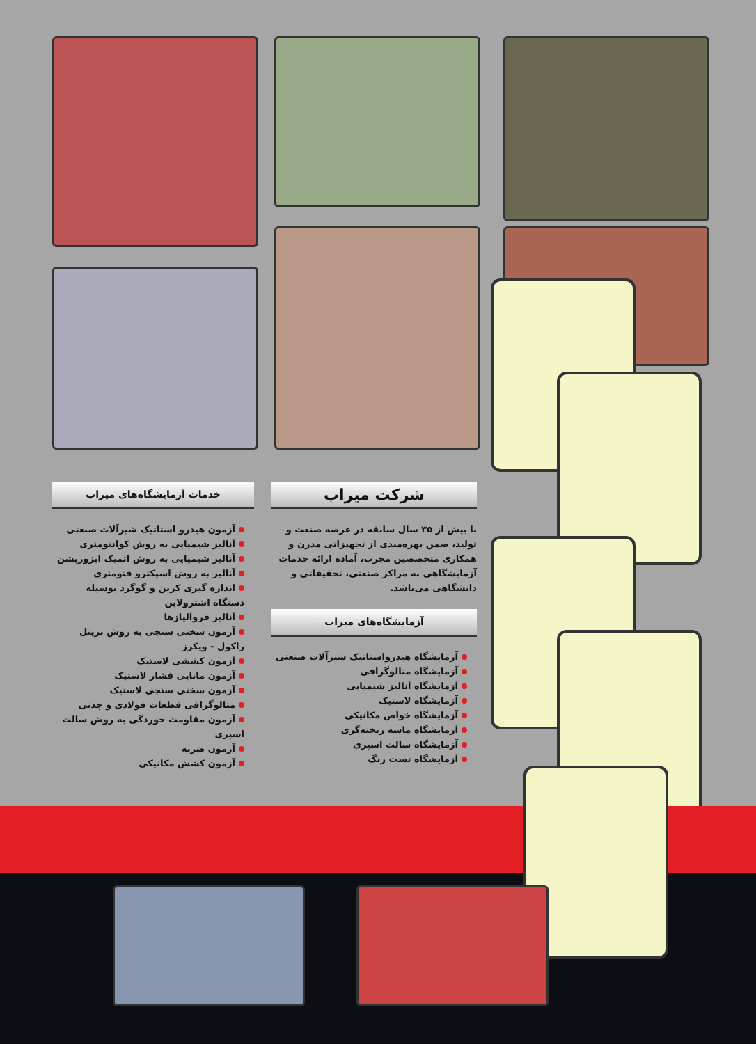شرکت میراب
با بیش از ۳۵ سال سابقه در عرصه صنعت و تولید، ضمن بهره‌مندی از تجهیزاتی مدرن و همکاری متخصصین مجرب، آماده ارائه خدمات آزمایشگاهی به مراکز صنعتی، تحقیقاتی و دانشگاهی می‌باشد.
آزمایشگاه‌های میراب
آزمایشگاه هیدرواستاتیک شیرآلات صنعتی
آزمایشگاه متالوگرافی
آزمایشگاه آنالیز شیمیایی
آزمایشگاه لاستیک
آزمایشگاه خواص مکانیکی
آزمایشگاه ماسه ریخته‌گری
آزمایشگاه سالت اسپری
آزمایشگاه تست رنگ
خدمات آزمایشگاه‌های میراب
آزمون هیدرو استاتیک شیرآلات صنعتی
آنالیز شیمیایی به روش کوانتومتری
آنالیز شیمیایی به روش اتمیک ابزورپشن
آنالیز به روش اسپکترو فتومتری
اندازه گیری کربن و گوگرد بوسیله دستگاه اشترولاین
آنالیز فروآلیاژها
آزمون سختی سنجی به روش برینل راکول - ویکرز
آزمون کششی لاستیک
آزمون مانایی فشار لاستیک
آزمون سختی سنجی لاستیک
متالوگرافی قطعات فولادی و چدنی
آزمون مقاومت خوردگی به روش سالت اسپری
آزمون ضربه
آزمون کشش مکانیکی